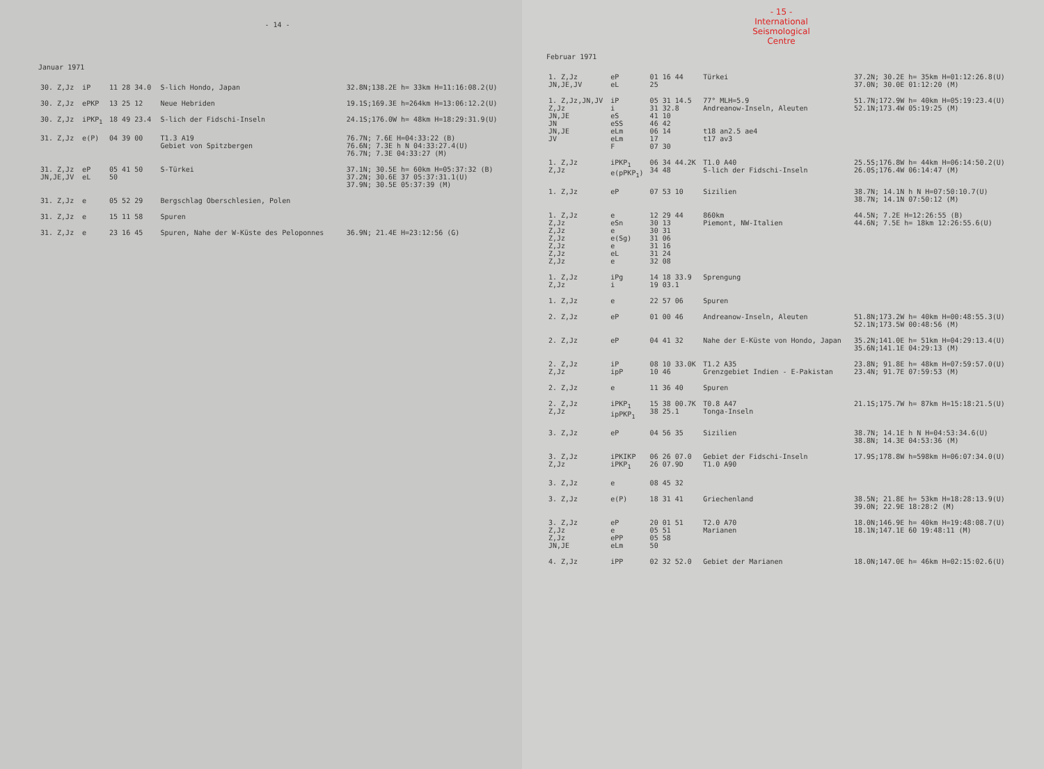- 14 -
Januar 1971
| 30. Z,Jz | iP | 11 28 34.0 | S-lich Hondo, Japan | 32.8N;138.2E h= 33km H=11:16:08.2(U) |
| 30. Z,Jz | ePKP | 13 25 12 | Neue Hebriden | 19.1S;169.3E h=264km H=13:06:12.2(U) |
| 30. Z,Jz | iPKP<sub>1</sub> | 18 49 23.4 | S-lich der Fidschi-Inseln | 24.1S;176.0W h= 48km H=18:29:31.9(U) |
| 31. Z,Jz | e(P) | 04 39 00 | T1.3 A19 Gebiet von Spitzbergen | 76.7N; 7.6E H=04:33:22 (B) 76.6N; 7.3E h N 04:33:27.4(U) 76.7N; 7.3E 04:33:27 (M) |
| 31. Z,Jz JN,JE,JV | eP eL | 05 41 50 50 | S-Türkei | 37.1N; 30.5E h= 60km H=05:37:32 (B) 37.2N; 30.6E 37 05:37:31.1(U) 37.9N; 30.5E 05:37:39 (M) |
| 31. Z,Jz | e | 05 52 29 | Bergschlag Oberschlesien, Polen | |
| 31. Z,Jz | e | 15 11 58 | Spuren | |
| 31. Z,Jz | e | 23 16 45 | Spuren, Nahe der W-Küste des Peloponnes | 36.9N; 21.4E H=23:12:56 (G) |
- 15 -
International
Seismological
Centre
Februar 1971
| 1. Z,Jz JN,JE,JV | eP eL | 01 16 44 25 | Türkei | 37.2N; 30.2E h= 35km H=01:12:26.8(U) 37.0N; 30.0E 01:12:20 (M) |
| 1. Z,Jz,JN,JV Z,Jz JN,JE JN JN,JE JV | iP i eS eSS eLm eLm F | 05 31 14.5 31 32.8 41 10 46 42 06 14 17 07 30 | 77° MLH=5.9 Andreanow-Inseln, Aleuten t18 an2.5 ae4 t17 av3 | 51.7N;172.9W h= 40km H=05:19:23.4(U) 52.1N;173.4W 05:19:25 (M) |
| 1. Z,Jz Z,Jz | iPKP<sub>1</sub> e(pPKP<sub>1</sub>) | 06 34 44.2K 34 48 | T1.0 A40 S-lich der Fidschi-Inseln | 25.5S;176.8W h= 44km H=06:14:50.2(U) 26.0S;176.4W 06:14:47 (M) |
| 1. Z,Jz | eP | 07 53 10 | Sizilien | 38.7N; 14.1N h N H=07:50:10.7(U) 38.7N; 14.1N 07:50:12 (M) |
| 1. Z,Jz Z,Jz Z,Jz Z,Jz Z,Jz Z,Jz Z,Jz | e eSn e e(Sg) e eL e | 12 29 44 30 13 30 31 31 06 31 16 31 24 32 08 | 860km Piemont, NW-Italien | 44.5N; 7.2E H=12:26:55 (B) 44.6N; 7.5E h= 18km 12:26:55.6(U) |
| 1. Z,Jz Z,Jz | iPg i | 14 18 33.9 19 03.1 | Sprengung | |
| 1. Z,Jz | e | 22 57 06 | Spuren | |
| 2. Z,Jz | eP | 01 00 46 | Andreanow-Inseln, Aleuten | 51.8N;173.2W h= 40km H=00:48:55.3(U) 52.1N;173.5W 00:48:56 (M) |
| 2. Z,Jz | eP | 04 41 32 | Nahe der E-Küste von Hondo, Japan | 35.2N;141.0E h= 51km H=04:29:13.4(U) 35.6N;141.1E 04:29:13 (M) |
| 2. Z,Jz Z,Jz | iP ipP | 08 10 33.0K 10 46 | T1.2 A35 Grenzgebiet Indien - E-Pakistan | 23.8N; 91.8E h= 48km H=07:59:57.0(U) 23.4N; 91.7E 07:59:53 (M) |
| 2. Z,Jz | e | 11 36 40 | Spuren | |
| 2. Z,Jz Z,Jz | iPKP<sub>1</sub> ipPKP<sub>1</sub> | 15 38 00.7K 38 25.1 | T0.8 A47 Tonga-Inseln | 21.1S;175.7W h= 87km H=15:18:21.5(U) |
| 3. Z,Jz | eP | 04 56 35 | Sizilien | 38.7N; 14.1E h N H=04:53:34.6(U) 38.8N; 14.3E 04:53:36 (M) |
| 3. Z,Jz Z,Jz | iPKIKP iPKP<sub>1</sub> | 06 26 07.0 26 07.9D | Gebiet der Fidschi-Inseln T1.0 A90 | 17.9S;178.8W h=598km H=06:07:34.0(U) |
| 3. Z,Jz | e | 08 45 32 | | |
| 3. Z,Jz | e(P) | 18 31 41 | Griechenland | 38.5N; 21.8E h= 53km H=18:28:13.9(U) 39.0N; 22.9E 18:28:2 (M) |
| 3. Z,Jz Z,Jz Z,Jz JN,JE | eP e ePP eLm | 20 01 51 05 51 05 58 50 | T2.0 A70 Marianen | 18.0N;146.9E h= 40km H=19:48:08.7(U) 18.1N;147.1E 60 19:48:11 (M) |
| 4. Z,Jz | iPP | 02 32 52.0 | Gebiet der Marianen | 18.0N;147.0E h= 46km H=02:15:02.6(U) |